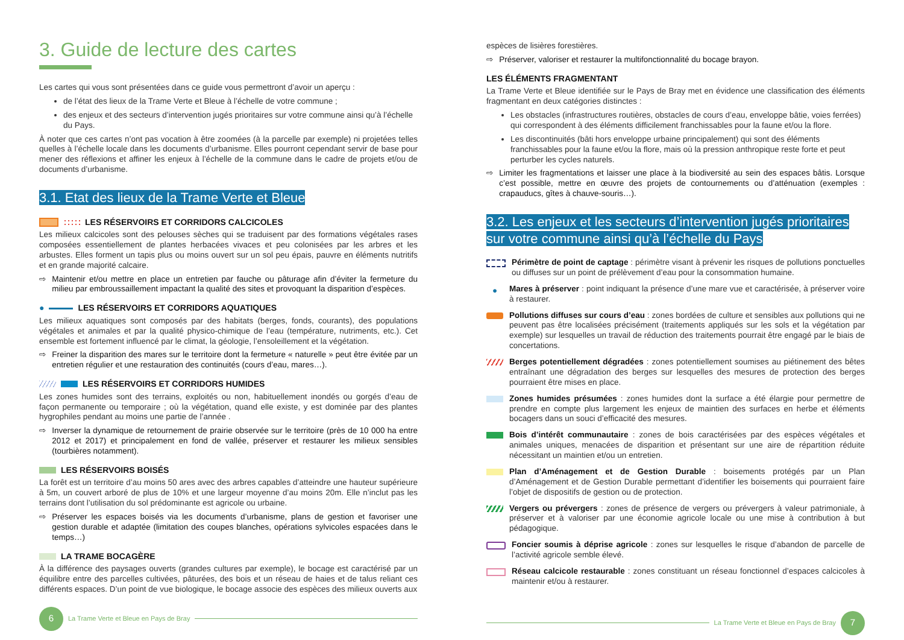3. Guide de lecture des cartes
Les cartes qui vous sont présentées dans ce guide vous permettront d’avoir un aperçu :
de l’état des lieux de la Trame Verte et Bleue à l’échelle de votre commune ;
des enjeux et des secteurs d’intervention jugés prioritaires sur votre commune ainsi qu’à l’échelle du Pays.
À noter que ces cartes n’ont pas vocation à être zoomées (à la parcelle par exemple) ni projetées telles quelles à l’échelle locale dans les documents d’urbanisme. Elles pourront cependant servir de base pour mener des réflexions et affiner les enjeux à l’échelle de la commune dans le cadre de projets et/ou de documents d’urbanisme.
3.1. Etat des lieux de la Trame Verte et Bleue
LES RÉSERVOIRS ET CORRIDORS CALCICOLES
Les milieux calcicoles sont des pelouses sèches qui se traduisent par des formations végétales rases composées essentiellement de plantes herbacées vivaces et peu colonisées par les arbres et les arbustes. Elles forment un tapis plus ou moins ouvert sur un sol peu épais, pauvre en éléments nutritifs et en grande majorité calcaire.
⇨ Maintenir et/ou mettre en place un entretien par fauche ou pâturage afin d’éviter la fermeture du milieu par embroussaillement impactant la qualité des sites et provoquant la disparition d’espèces.
● LES RÉSERVOIRS ET CORRIDORS AQUATIQUES
Les milieux aquatiques sont composés par des habitats (berges, fonds, courants), des populations végétales et animales et par la qualité physico-chimique de l’eau (température, nutriments, etc.). Cet ensemble est fortement influencé par le climat, la géologie, l’ensoleillement et la végétation.
⇨ Freiner la disparition des mares sur le territoire dont la fermeture « naturelle » peut être évitée par un entretien régulier et une restauration des continuités (cours d’eau, mares…).
LES RÉSERVOIRS ET CORRIDORS HUMIDES
Les zones humides sont des terrains, exploités ou non, habituellement inondés ou gorgés d’eau de façon permanente ou temporaire ; où la végétation, quand elle existe, y est dominée par des plantes hygrophiles pendant au moins une partie de l’année .
⇨ Inverser la dynamique de retournement de prairie observée sur le territoire (près de 10 000 ha entre 2012 et 2017) et principalement en fond de vallée, préserver et restaurer les milieux sensibles (tourbières notamment).
LES RÉSERVOIRS BOISÉS
La forêt est un territoire d’au moins 50 ares avec des arbres capables d’atteindre une hauteur supérieure à 5m, un couvert arboré de plus de 10% et une largeur moyenne d’au moins 20m. Elle n’inclut pas les terrains dont l’utilisation du sol prédominante est agricole ou urbaine.
⇨ Préserver les espaces boisés via les documents d’urbanisme, plans de gestion et favoriser une gestion durable et adaptée (limitation des coupes blanches, opérations sylvicoles espacées dans le temps…)
LA TRAME BOCAGÈRE
À la différence des paysages ouverts (grandes cultures par exemple), le bocage est caractérisé par un équilibre entre des parcelles cultivées, pâturées, des bois et un réseau de haies et de talus reliant ces différents espaces. D’un point de vue biologique, le bocage associe des espèces des milieux ouverts aux
6
La Trame Verte et Bleue en Pays de Bray
espèces de lisières forestières.
⇨ Préserver, valoriser et restaurer la multifonctionnalité du bocage brayon.
LES ÉLÉMENTS FRAGMENTANT
La Trame Verte et Bleue identifiée sur le Pays de Bray met en évidence une classification des éléments fragmentant en deux catégories distinctes :
Les obstacles (infrastructures routières, obstacles de cours d’eau, enveloppe bâtie, voies ferrées) qui correspondent à des éléments difficilement franchissables pour la faune et/ou la flore.
Les discontinuités (bâti hors enveloppe urbaine principalement) qui sont des éléments franchissables pour la faune et/ou la flore, mais où la pression anthropique reste forte et peut perturber les cycles naturels.
⇨ Limiter les fragmentations et laisser une place à la biodiversité au sein des espaces bâtis. Lorsque c’est possible, mettre en œuvre des projets de contournements ou d’atténuation (exemples : crapauducs, gîtes à chauve-souris…).
3.2. Les enjeux et les secteurs d’intervention jugés prioritaires sur votre commune ainsi qu’à l’échelle du Pays
Périmètre de point de captage : périmètre visant à prévenir les risques de pollutions ponctuelles ou diffuses sur un point de prélèvement d’eau pour la consommation humaine.
● Mares à préserver : point indiquant la présence d’une mare vue et caractérisée, à préserver voire à restaurer.
Pollutions diffuses sur cours d’eau : zones bordées de culture et sensibles aux pollutions qui ne peuvent pas être localisées précisément (traitements appliqués sur les sols et la végétation par exemple) sur lesquelles un travail de réduction des traitements pourrait être engagé par le biais de concertations.
Berges potentiellement dégradées : zones potentiellement soumises au piétinement des bêtes entraînant une dégradation des berges sur lesquelles des mesures de protection des berges pourraient être mises en place.
Zones humides présumées : zones humides dont la surface a été élargie pour permettre de prendre en compte plus largement les enjeux de maintien des surfaces en herbe et éléments bocagers dans un souci d’efficacité des mesures.
Bois d’intérêt communautaire : zones de bois caractérisées par des espèces végétales et animales uniques, menacées de disparition et présentant sur une aire de répartition réduite nécessitant un maintien et/ou un entretien.
Plan d’Aménagement et de Gestion Durable : boisements protégés par un Plan d’Aménagement et de Gestion Durable permettant d’identifier les boisements qui pourraient faire l’objet de dispositifs de gestion ou de protection.
Vergers ou prévergers : zones de présence de vergers ou prévergers à valeur patrimoniale, à préserver et à valoriser par une économie agricole locale ou une mise à contribution à but pédagogique.
Foncier soumis à déprise agricole : zones sur lesquelles le risque d’abandon de parcelle de l’activité agricole semble élevé.
Réseau calcicole restaurable : zones constituant un réseau fonctionnel d’espaces calcicoles à maintenir et/ou à restaurer.
La Trame Verte et Bleue en Pays de Bray
7